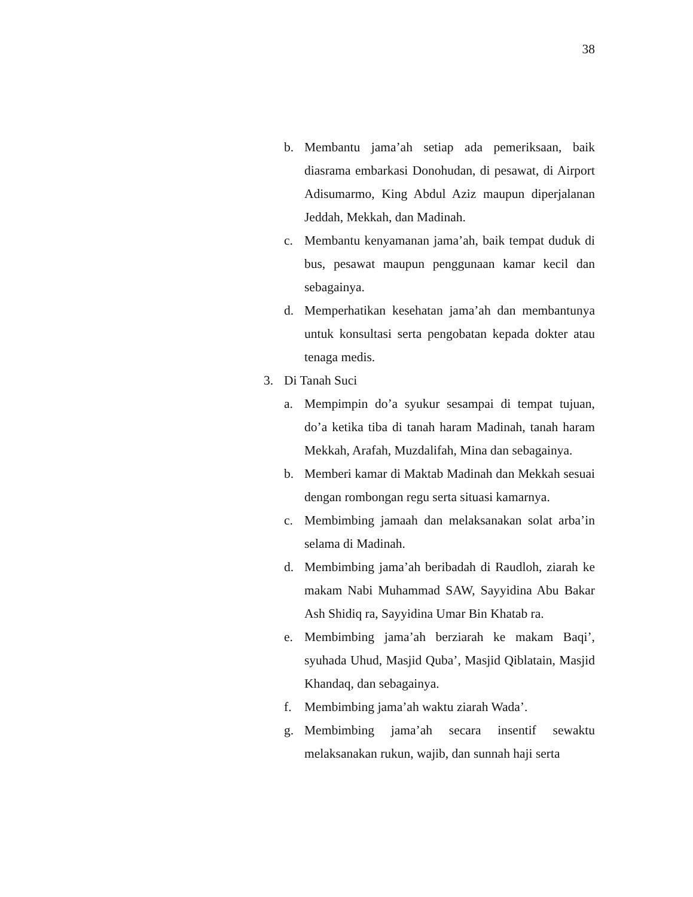38
b. Membantu jama’ah setiap ada pemeriksaan, baik diasrama embarkasi Donohudan, di pesawat, di Airport Adisumarmo, King Abdul Aziz maupun diperjalanan Jeddah, Mekkah, dan Madinah.
c. Membantu kenyamanan jama’ah, baik tempat duduk di bus, pesawat maupun penggunaan kamar kecil dan sebagainya.
d. Memperhatikan kesehatan jama’ah dan membantunya untuk konsultasi serta pengobatan kepada dokter atau tenaga medis.
3. Di Tanah Suci
a. Mempimpin do’a syukur sesampai di tempat tujuan, do’a ketika tiba di tanah haram Madinah, tanah haram Mekkah, Arafah, Muzdalifah, Mina dan sebagainya.
b. Memberi kamar di Maktab Madinah dan Mekkah sesuai dengan rombongan regu serta situasi kamarnya.
c. Membimbing jamaah dan melaksanakan solat arba’in selama di Madinah.
d. Membimbing jama’ah beribadah di Raudloh, ziarah ke makam Nabi Muhammad SAW, Sayyidina Abu Bakar Ash Shidiq ra, Sayyidina Umar Bin Khatab ra.
e. Membimbing jama’ah berziarah ke makam Baqi’, syuhada Uhud, Masjid Quba’, Masjid Qiblatain, Masjid Khandaq, dan sebagainya.
f. Membimbing jama’ah waktu ziarah Wada’.
g. Membimbing jama’ah secara insentif sewaktu melaksanakan rukun, wajib, dan sunnah haji serta